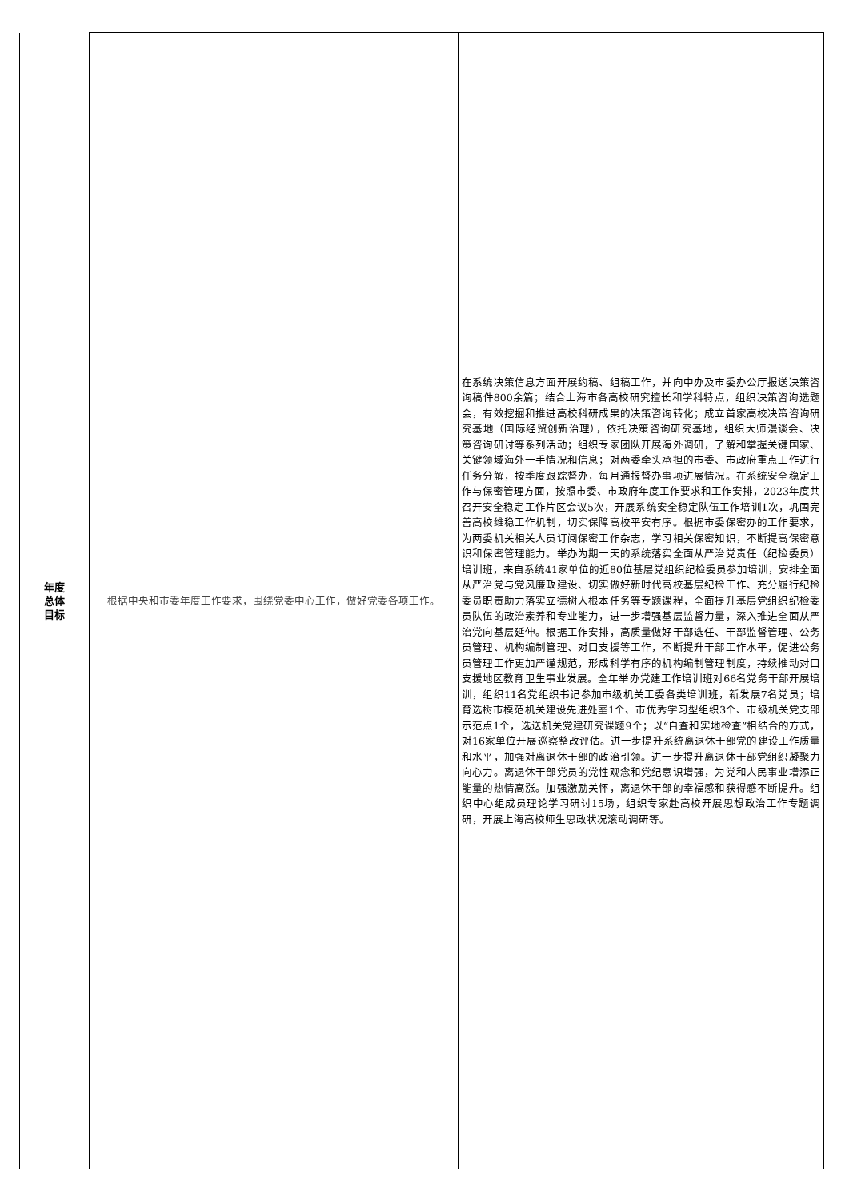| 年度 总体 目标 | 根据中央和市委年度工作要求，围绕党委中心工作，做好党委各项工作。 | 在系统决策信息方面开展约稿、组稿工作，并向中办及市委办公厅报送决策咨询稿件800余篇；结合上海市各高校研究擅长和学科特点，组织决策咨询选题会，有效挖掘和推进高校科研成果的决策咨询转化；成立首家高校决策咨询研究基地（国际经贸创新治理），依托决策咨询研究基地，组织大师漫谈会、决策咨询研讨等系列活动；组织专家团队开展海外调研，了解和掌握关键国家、关键领域海外一手情况和信息；对两委牵头承担的市委、市政府重点工作进行任务分解，按季度跟踪督办，每月通报督办事项进展情况。在系统安全稳定工作与保密管理方面，按照市委、市政府年度工作要求和工作安排，2023年度共召开安全稳定工作片区会议5次，开展系统安全稳定队伍工作培训1次，巩固完善高校维稳工作机制，切实保障高校平安有序。根据市委保密办的工作要求，为两委机关相关人员订阅保密工作杂志，学习相关保密知识，不断提高保密意识和保密管理能力。举办为期一天的系统落实全面从严治党责任（纪检委员）培训班，来自系统41家单位的近80位基层党组织纪检委员参加培训，安排全面从严治党与党风廉政建设、切实做好新时代高校基层纪检工作、充分履行纪检委员职责助力落实立德树人根本任务等专题课程，全面提升基层党组织纪检委员队伍的政治素养和专业能力，进一步增强基层监督力量，深入推进全面从严治党向基层延伸。根据工作安排，高质量做好干部选任、干部监督管理、公务员管理、机构编制管理、对口支援等工作，不断提升干部工作水平，促进公务员管理工作更加严谨规范，形成科学有序的机构编制管理制度，持续推动对口支援地区教育卫生事业发展。全年举办党建工作培训班对66名党务干部开展培训，组织11名党组织书记参加市级机关工委各类培训班，新发展7名党员；培育选树市模范机关建设先进处室1个、市优秀学习型组织3个、市级机关党支部示范点1个，选送机关党建研究课题9个；以“自查和实地检查”相结合的方式，对16家单位开展巡察整改评估。进一步提升系统离退休干部党的建设工作质量和水平，加强对离退休干部的政治引领。进一步提升离退休干部党组织凝聚力向心力。离退休干部党员的党性观念和党纪意识增强，为党和人民事业增添正能量的热情高涨。加强激励关怀，离退休干部的幸福感和获得感不断提升。组织中心组成员理论学习研讨15场，组织专家赴高校开展思想政治工作专题调研，开展上海高校师生思政状况滚动调研等。 |